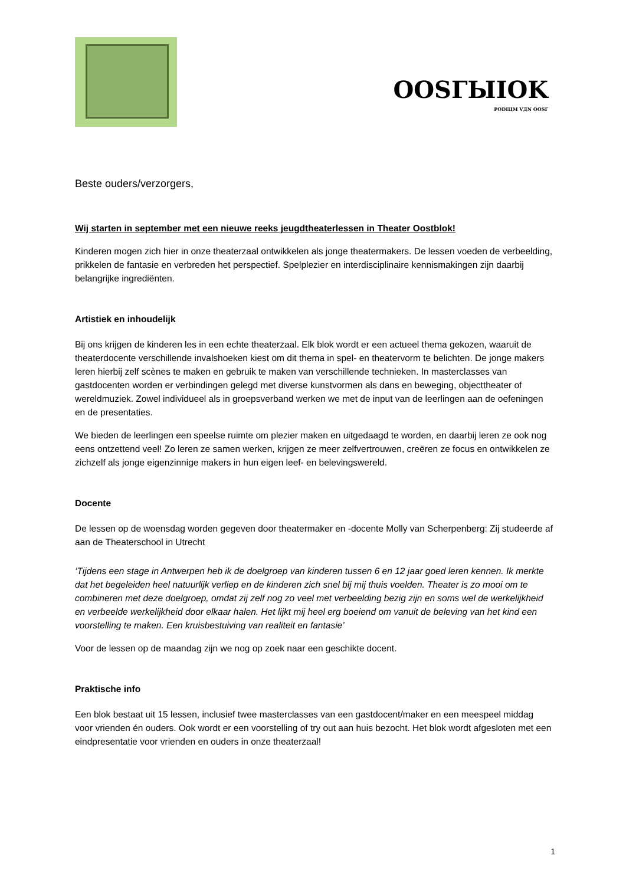OOSГЫIOK
PODIЦM VДN OOSГ
Beste ouders/verzorgers,
Wij starten in september met een nieuwe reeks jeugdtheaterlessen in Theater Oostblok!
Kinderen mogen zich hier in onze theaterzaal ontwikkelen als jonge theatermakers. De lessen voeden de verbeelding, prikkelen de fantasie en verbreden het perspectief. Spelplezier en interdisciplinaire kennismakingen zijn daarbij belangrijke ingrediënten.
Artistiek en inhoudelijk
Bij ons krijgen de kinderen les in een echte theaterzaal. Elk blok wordt er een actueel thema gekozen, waaruit de theaterdocente verschillende invalshoeken kiest om dit thema in spel- en theatervorm te belichten. De jonge makers leren hierbij zelf scènes te maken en gebruik te maken van verschillende technieken. In masterclasses van gastdocenten worden er verbindingen gelegd met diverse kunstvormen als dans en beweging, objecttheater of wereldmuziek. Zowel individueel als in groepsverband werken we met de input van de leerlingen aan de oefeningen en de presentaties.
We bieden de leerlingen een speelse ruimte om plezier maken en uitgedaagd te worden, en daarbij leren ze ook nog eens ontzettend veel! Zo leren ze samen werken, krijgen ze meer zelfvertrouwen, creëren ze focus en ontwikkelen ze zichzelf als jonge eigenzinnige makers in hun eigen leef- en belevingswereld.
Docente
De lessen op de woensdag worden gegeven door theatermaker en -docente Molly van Scherpenberg: Zij studeerde af aan de Theaterschool in Utrecht
‘Tijdens een stage in Antwerpen heb ik de doelgroep van kinderen tussen 6 en 12 jaar goed leren kennen. Ik merkte dat het begeleiden heel natuurlijk verliep en de kinderen zich snel bij mij thuis voelden. Theater is zo mooi om te combineren met deze doelgroep, omdat zij zelf nog zo veel met verbeelding bezig zijn en soms wel de werkelijkheid en verbeelde werkelijkheid door elkaar halen. Het lijkt mij heel erg boeiend om vanuit de beleving van het kind een voorstelling te maken. Een kruisbestuiving van realiteit en fantasie’
Voor de lessen op de maandag zijn we nog op zoek naar een geschikte docent.
Praktische info
Een blok bestaat uit 15 lessen, inclusief twee masterclasses van een gastdocent/maker en een meespeel middag voor vrienden én ouders. Ook wordt er een voorstelling of try out aan huis bezocht. Het blok wordt afgesloten met een eindpresentatie voor vrienden en ouders in onze theaterzaal!
1